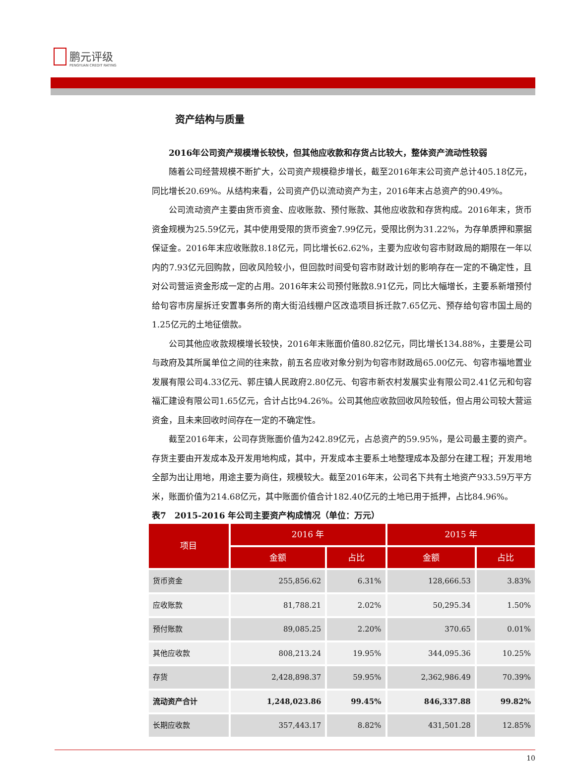鹏元评级 PENGYUAN CREDIT RATING
资产结构与质量
2016年公司资产规模增长较快，但其他应收款和存货占比较大，整体资产流动性较弱
随着公司经营规模不断扩大，公司资产规模稳步增长，截至2016年末公司资产总计405.18亿元，同比增长20.69%。从结构来看，公司资产仍以流动资产为主，2016年末占总资产的90.49%。
公司流动资产主要由货币资金、应收账款、预付账款、其他应收款和存货构成。2016年末，货币资金规模为25.59亿元，其中使用受限的货币资金7.99亿元，受限比例为31.22%，为存单质押和票据保证金。2016年末应收账款8.18亿元，同比增长62.62%，主要为应收句容市财政局的期限在一年以内的7.93亿元回购款，回收风险较小，但回款时间受句容市财政计划的影响存在一定的不确定性，且对公司营运资金形成一定的占用。2016年末公司预付账款8.91亿元，同比大幅增长，主要系新增预付给句容市房屋拆迁安置事务所的南大街沿线棚户区改造项目拆迁款7.65亿元、预存给句容市国土局的1.25亿元的土地征偿款。
公司其他应收款规模增长较快，2016年末账面价值80.82亿元，同比增长134.88%，主要是公司与政府及其所属单位之间的往来款，前五名应收对象分别为句容市财政局65.00亿元、句容市福地置业发展有限公司4.33亿元、郭庄镇人民政府2.80亿元、句容市新农村发展实业有限公司2.41亿元和句容福汇建设有限公司1.65亿元，合计占比94.26%。公司其他应收款回收风险较低，但占用公司较大营运资金，且未来回收时间存在一定的不确定性。
截至2016年末，公司存货账面价值为242.89亿元，占总资产的59.95%，是公司最主要的资产。存货主要由开发成本及开发用地构成，其中，开发成本主要系土地整理成本及部分在建工程；开发用地全部为出让用地，用途主要为商住，规模较大。截至2016年末，公司名下共有土地资产933.59万平方米，账面价值为214.68亿元，其中账面价值合计182.40亿元的土地已用于抵押，占比84.96%。
表7　2015-2016 年公司主要资产构成情况（单位：万元）
| 项目 | 2016 年 | | 2015 年 | |
| --- | --- | --- | --- | --- |
| | 金额 | 占比 | 金额 | 占比 |
| 货币资金 | 255,856.62 | 6.31% | 128,666.53 | 3.83% |
| 应收账款 | 81,788.21 | 2.02% | 50,295.34 | 1.50% |
| 预付账款 | 89,085.25 | 2.20% | 370.65 | 0.01% |
| 其他应收款 | 808,213.24 | 19.95% | 344,095.36 | 10.25% |
| 存货 | 2,428,898.37 | 59.95% | 2,362,986.49 | 70.39% |
| 流动资产合计 | 1,248,023.86 | 99.45% | 846,337.88 | 99.82% |
| 长期应收款 | 357,443.17 | 8.82% | 431,501.28 | 12.85% |
10